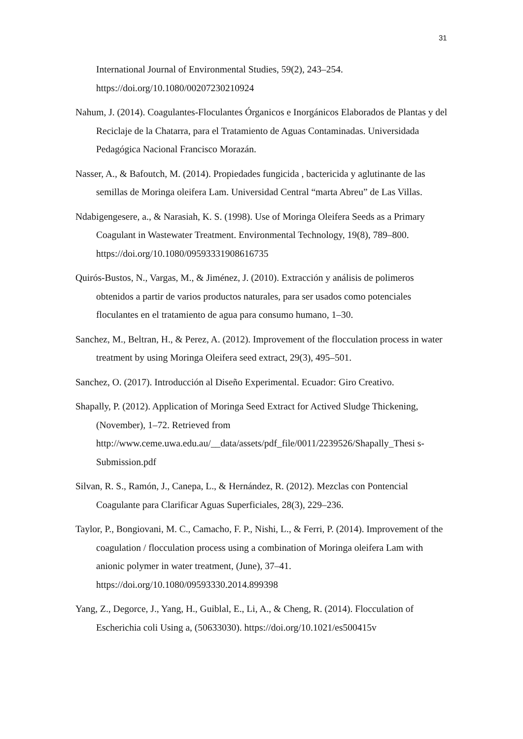31
International Journal of Environmental Studies, 59(2), 243–254. https://doi.org/10.1080/00207230210924
Nahum, J. (2014). Coagulantes-Floculantes Órganicos e Inorgánicos Elaborados de Plantas y del Reciclaje de la Chatarra, para el Tratamiento de Aguas Contaminadas. Universidada Pedagógica Nacional Francisco Morazán.
Nasser, A., & Bafoutch, M. (2014). Propiedades fungicida , bactericida y aglutinante de las semillas de Moringa oleifera Lam. Universidad Central “marta Abreu” de Las Villas.
Ndabigengesere, a., & Narasiah, K. S. (1998). Use of Moringa Oleifera Seeds as a Primary Coagulant in Wastewater Treatment. Environmental Technology, 19(8), 789–800. https://doi.org/10.1080/09593331908616735
Quirós-Bustos, N., Vargas, M., & Jiménez, J. (2010). Extracción y análisis de polimeros obtenidos a partir de varios productos naturales, para ser usados como potenciales floculantes en el tratamiento de agua para consumo humano, 1–30.
Sanchez, M., Beltran, H., & Perez, A. (2012). Improvement of the flocculation process in water treatment by using Moringa Oleifera seed extract, 29(3), 495–501.
Sanchez, O. (2017). Introducción al Diseño Experimental. Ecuador: Giro Creativo.
Shapally, P. (2012). Application of Moringa Seed Extract for Actived Sludge Thickening, (November), 1–72. Retrieved from http://www.ceme.uwa.edu.au/__data/assets/pdf_file/0011/2239526/Shapally_Thesi s-Submission.pdf
Silvan, R. S., Ramón, J., Canepa, L., & Hernández, R. (2012). Mezclas con Pontencial Coagulante para Clarificar Aguas Superficiales, 28(3), 229–236.
Taylor, P., Bongiovani, M. C., Camacho, F. P., Nishi, L., & Ferri, P. (2014). Improvement of the coagulation / flocculation process using a combination of Moringa oleifera Lam with anionic polymer in water treatment, (June), 37–41. https://doi.org/10.1080/09593330.2014.899398
Yang, Z., Degorce, J., Yang, H., Guiblal, E., Li, A., & Cheng, R. (2014). Flocculation of Escherichia coli Using a, (50633030). https://doi.org/10.1021/es500415v